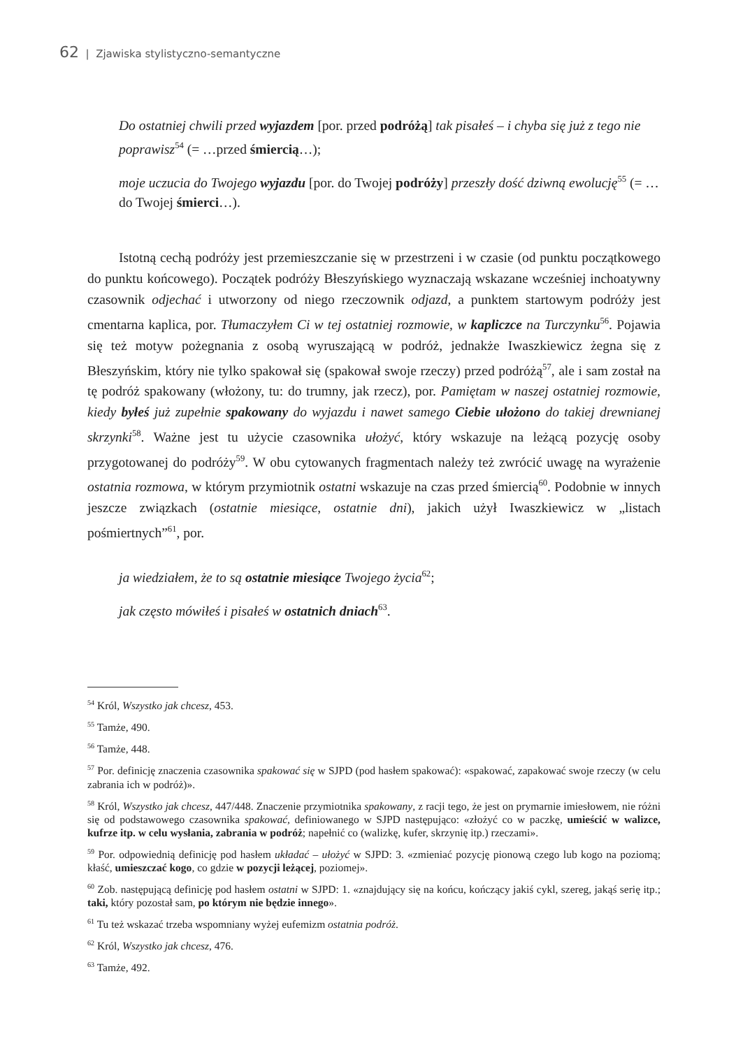62 | Zjawiska stylistyczno-semantyczne
Do ostatniej chwili przed wyjazdem [por. przed podróżą] tak pisałeś – i chyba się już z tego nie poprawisz<sup>54</sup> (= …przed śmiercią…);
moje uczucia do Twojego wyjazdu [por. do Twojej podróży] przeszły dość dziwną ewolucję<sup>55</sup> (= …do Twojej śmierci…).
Istotną cechą podróży jest przemieszczanie się w przestrzeni i w czasie (od punktu początkowego do punktu końcowego). Początek podróży Błeszyńskiego wyznaczają wskazane wcześniej inchoatywny czasownik odjechać i utworzony od niego rzeczownik odjazd, a punktem startowym podróży jest cmentarna kaplica, por. Tłumaczyłem Ci w tej ostatniej rozmowie, w kapliczce na Turczynku<sup>56</sup>. Pojawia się też motyw pożegnania z osobą wyruszającą w podróż, jednakże Iwaszkiewicz żegna się z Błeszyńskim, który nie tylko spakował się (spakował swoje rzeczy) przed podróżą<sup>57</sup>, ale i sam został na tę podróż spakowany (włożony, tu: do trumny, jak rzecz), por. Pamiętam w naszej ostatniej rozmowie, kiedy byłeś już zupełnie spakowany do wyjazdu i nawet samego Ciebie ułożono do takiej drewnianej skrzynki<sup>58</sup>. Ważne jest tu użycie czasownika ułożyć, który wskazuje na leżącą pozycję osoby przygotowanej do podróży<sup>59</sup>. W obu cytowanych fragmentach należy też zwrócić uwagę na wyrażenie ostatnia rozmowa, w którym przymiotnik ostatni wskazuje na czas przed śmiercią<sup>60</sup>. Podobnie w innych jeszcze związkach (ostatnie miesiące, ostatnie dni), jakich użył Iwaszkiewicz w „listach pośmiertnych”<sup>61</sup>, por.
ja wiedziałem, że to są ostatnie miesiące Twojego życia<sup>62</sup>;
jak często mówiłeś i pisałeś w ostatnich dniach<sup>63</sup>.
<sup>54</sup> Król, Wszystko jak chcesz, 453.
<sup>55</sup> Tamże, 490.
<sup>56</sup> Tamże, 448.
<sup>57</sup> Por. definicję znaczenia czasownika spakować się w SJPD (pod hasłem spakować): «spakować, zapakować swoje rzeczy (w celu zabrania ich w podróż)».
<sup>58</sup> Król, Wszystko jak chcesz, 447/448. Znaczenie przymiotnika spakowany, z racji tego, że jest on prymarnie imiesłowem, nie różni się od podstawowego czasownika spakować, definiowanego w SJPD następująco: «złożyć co w paczkę, umieścić w walizce, kufrze itp. w celu wysłania, zabrania w podróż; napełnić co (walizkę, kufer, skrzynię itp.) rzeczami».
<sup>59</sup> Por. odpowiednią definicję pod hasłem układać – ułożyć w SJPD: 3. «zmieniać pozycję pionową czego lub kogo na poziomą; kłaść, umieszczać kogo, co gdzie w pozycji leżącej, poziomej».
<sup>60</sup> Zob. następującą definicję pod hasłem ostatni w SJPD: 1. «znajdujący się na końcu, kończący jakiś cykl, szereg, jakąś serię itp.; taki, który pozostał sam, po którym nie będzie innego».
<sup>61</sup> Tu też wskazać trzeba wspomniany wyżej eufemizm ostatnia podróż.
<sup>62</sup> Król, Wszystko jak chcesz, 476.
<sup>63</sup> Tamże, 492.